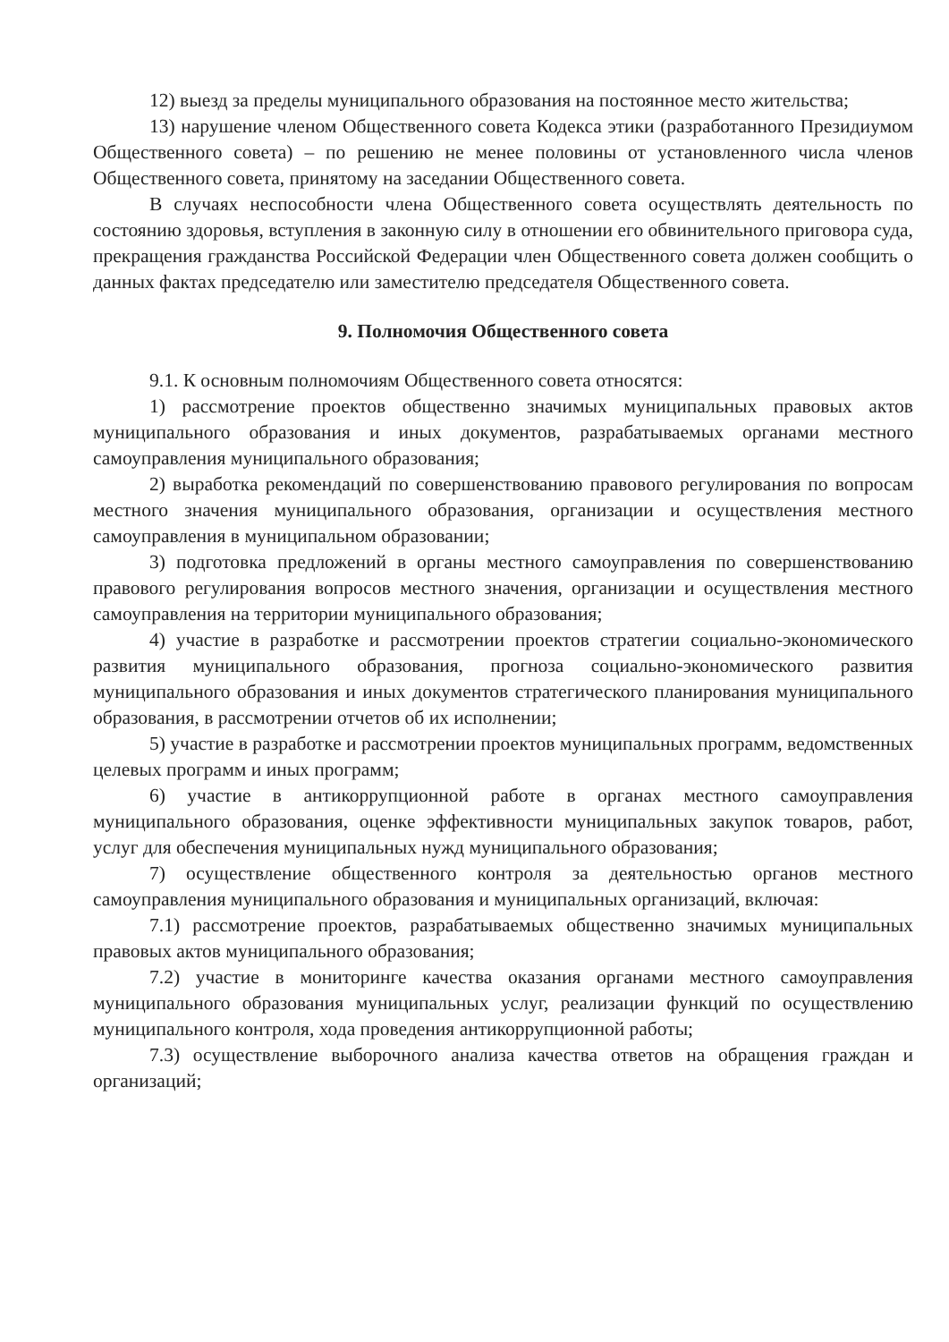12) выезд за пределы муниципального образования на постоянное место жительства;
13) нарушение членом Общественного совета Кодекса этики (разработанного Президиумом Общественного совета) – по решению не менее половины от установленного числа членов Общественного совета, принятому на заседании Общественного совета.
В случаях неспособности члена Общественного совета осуществлять деятельность по состоянию здоровья, вступления в законную силу в отношении его обвинительного приговора суда, прекращения гражданства Российской Федерации член Общественного совета должен сообщить о данных фактах председателю или заместителю председателя Общественного совета.
9. Полномочия Общественного совета
9.1. К основным полномочиям Общественного совета относятся:
1) рассмотрение проектов общественно значимых муниципальных правовых актов муниципального образования и иных документов, разрабатываемых органами местного самоуправления муниципального образования;
2) выработка рекомендаций по совершенствованию правового регулирования по вопросам местного значения муниципального образования, организации и осуществления местного самоуправления в муниципальном образовании;
3) подготовка предложений в органы местного самоуправления по совершенствованию правового регулирования вопросов местного значения, организации и осуществления местного самоуправления на территории муниципального образования;
4) участие в разработке и рассмотрении проектов стратегии социально-экономического развития муниципального образования, прогноза социально-экономического развития муниципального образования и иных документов стратегического планирования муниципального образования, в рассмотрении отчетов об их исполнении;
5) участие в разработке и рассмотрении проектов муниципальных программ, ведомственных целевых программ и иных программ;
6) участие в антикоррупционной работе в органах местного самоуправления муниципального образования, оценке эффективности муниципальных закупок товаров, работ, услуг для обеспечения муниципальных нужд муниципального образования;
7) осуществление общественного контроля за деятельностью органов местного самоуправления муниципального образования и муниципальных организаций, включая:
7.1) рассмотрение проектов, разрабатываемых общественно значимых муниципальных правовых актов муниципального образования;
7.2) участие в мониторинге качества оказания органами местного самоуправления муниципального образования муниципальных услуг, реализации функций по осуществлению муниципального контроля, хода проведения антикоррупционной работы;
7.3) осуществление выборочного анализа качества ответов на обращения граждан и организаций;